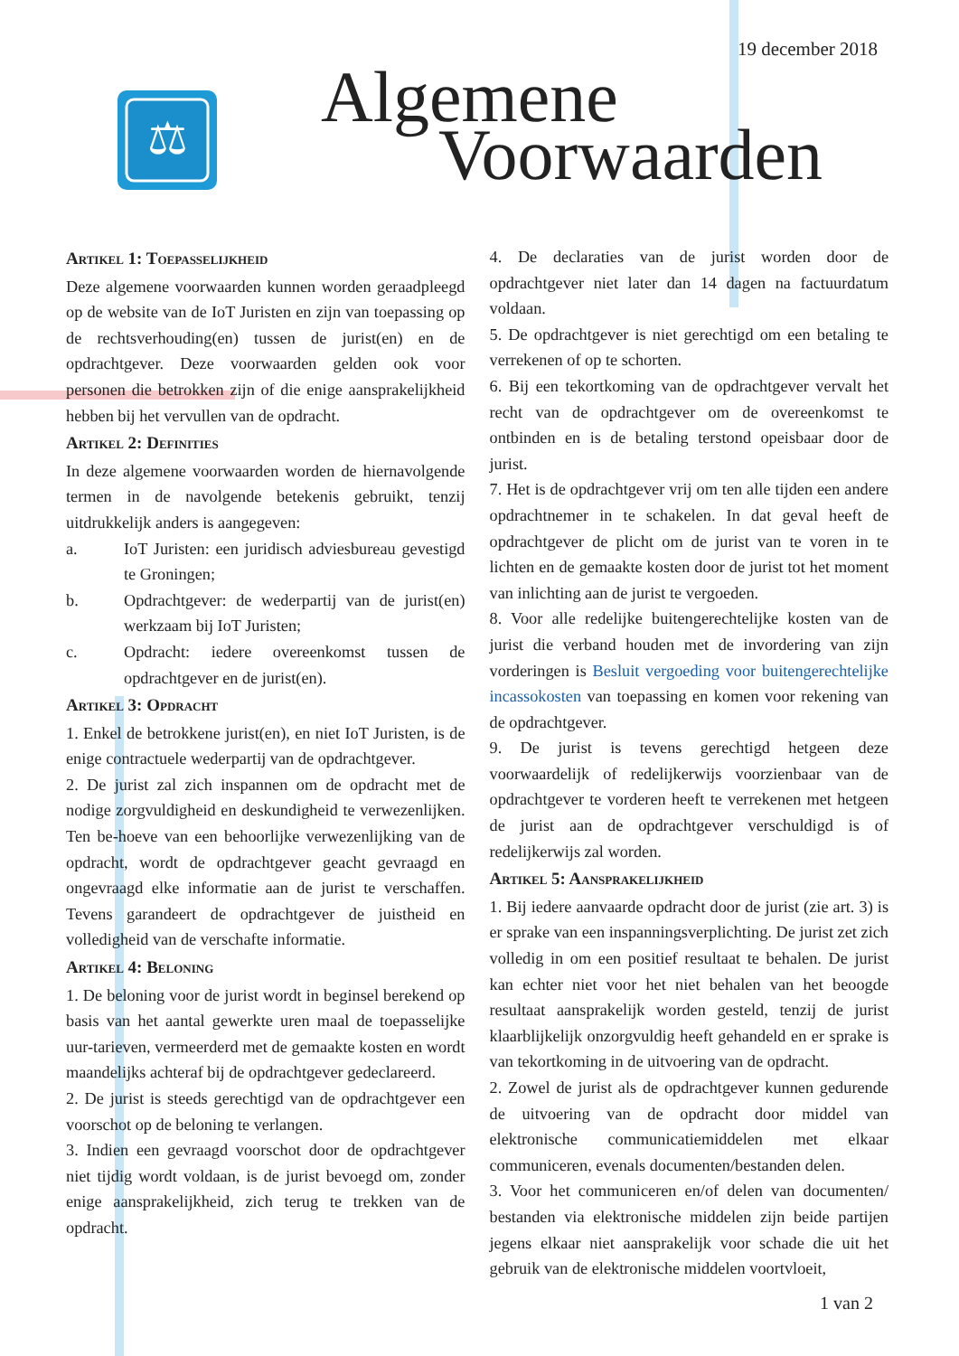19 december 2018
⚖
Algemene
Voorwaarden
Artikel 1: Toepasselijkheid
Deze algemene voorwaarden kunnen worden geraadpleegd op de website van de IoT Juristen en zijn van toepassing op de rechtsverhouding(en) tussen de jurist(en) en de opdrachtgever. Deze voorwaarden gelden ook voor personen die betrokken zijn of die enige aansprakelijkheid hebben bij het vervullen van de opdracht.
Artikel 2: Definities
In deze algemene voorwaarden worden de hiernavolgende termen in de navolgende betekenis gebruikt, tenzij uitdrukkelijk anders is aangegeven:
a. IoT Juristen: een juridisch adviesbureau gevestigd te Groningen;
b. Opdrachtgever: de wederpartij van de jurist(en) werkzaam bij IoT Juristen;
c. Opdracht: iedere overeenkomst tussen de opdrachtgever en de jurist(en).
Artikel 3: Opdracht
1. Enkel de betrokkene jurist(en), en niet IoT Juristen, is de enige contractuele wederpartij van de opdrachtgever.
2. De jurist zal zich inspannen om de opdracht met de nodige zorgvuldigheid en deskundigheid te verwezenlijken. Ten be-hoeve van een behoorlijke verwezenlijking van de opdracht, wordt de opdrachtgever geacht gevraagd en ongevraagd elke informatie aan de jurist te verschaffen. Tevens garandeert de opdrachtgever de juistheid en volledigheid van de verschafte informatie.
Artikel 4: Beloning
1. De beloning voor de jurist wordt in beginsel berekend op basis van het aantal gewerkte uren maal de toepasselijke uur-tarieven, vermeerderd met de gemaakte kosten en wordt maandelijks achteraf bij de opdrachtgever gedeclareerd.
2. De jurist is steeds gerechtigd van de opdrachtgever een voorschot op de beloning te verlangen.
3. Indien een gevraagd voorschot door de opdrachtgever niet tijdig wordt voldaan, is de jurist bevoegd om, zonder enige aansprakelijkheid, zich terug te trekken van de opdracht.
4. De declaraties van de jurist worden door de opdrachtgever niet later dan 14 dagen na factuurdatum voldaan.
5. De opdrachtgever is niet gerechtigd om een betaling te verrekenen of op te schorten.
6. Bij een tekortkoming van de opdrachtgever vervalt het recht van de opdrachtgever om de overeenkomst te ontbinden en is de betaling terstond opeisbaar door de jurist.
7. Het is de opdrachtgever vrij om ten alle tijden een andere opdrachtnemer in te schakelen. In dat geval heeft de opdrachtgever de plicht om de jurist van te voren in te lichten en de gemaakte kosten door de jurist tot het moment van inlichting aan de jurist te vergoeden.
8. Voor alle redelijke buitengerechtelijke kosten van de jurist die verband houden met de invordering van zijn vorderingen is Besluit vergoeding voor buitengerechtelijke incassokosten van toepassing en komen voor rekening van de opdrachtgever.
9. De jurist is tevens gerechtigd hetgeen deze voorwaardelijk of redelijkerwijs voorzienbaar van de opdrachtgever te vorderen heeft te verrekenen met hetgeen de jurist aan de opdrachtgever verschuldigd is of redelijkerwijs zal worden.
Artikel 5: Aansprakelijkheid
1. Bij iedere aanvaarde opdracht door de jurist (zie art. 3) is er sprake van een inspanningsverplichting. De jurist zet zich volledig in om een positief resultaat te behalen. De jurist kan echter niet voor het niet behalen van het beoogde resultaat aansprakelijk worden gesteld, tenzij de jurist klaarblijkelijk onzorgvuldig heeft gehandeld en er sprake is van tekortkoming in de uitvoering van de opdracht.
2. Zowel de jurist als de opdrachtgever kunnen gedurende de uitvoering van de opdracht door middel van elektronische communicatiemiddelen met elkaar communiceren, evenals documenten/bestanden delen.
3. Voor het communiceren en/of delen van documenten/ bestanden via elektronische middelen zijn beide partijen jegens elkaar niet aansprakelijk voor schade die uit het gebruik van de elektronische middelen voortvloeit,
1 van 2